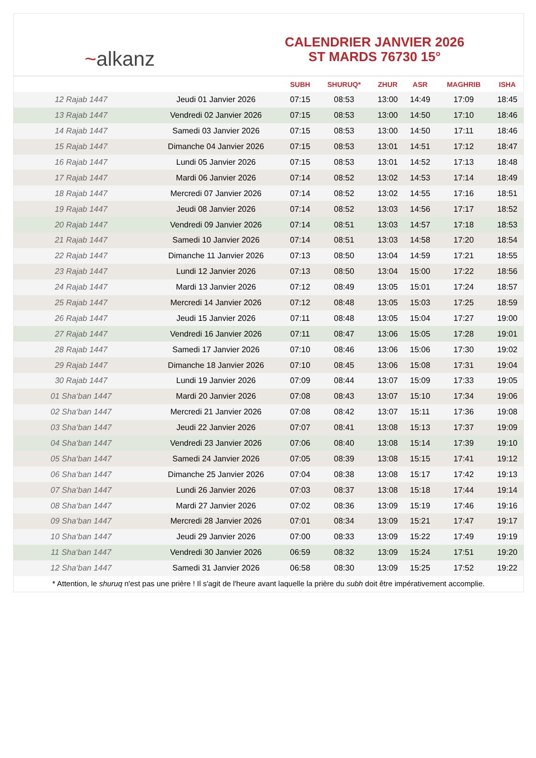~alkanz
CALENDRIER JANVIER 2026
ST MARDS 76730 15°
| | | SUBH | SHURUQ* | ZHUR | ASR | MAGHRIB | ISHA |
| --- | --- | --- | --- | --- | --- | --- | --- |
| 12 Rajab 1447 | Jeudi 01 Janvier 2026 | 07:15 | 08:53 | 13:00 | 14:49 | 17:09 | 18:45 |
| 13 Rajab 1447 | Vendredi 02 Janvier 2026 | 07:15 | 08:53 | 13:00 | 14:50 | 17:10 | 18:46 |
| 14 Rajab 1447 | Samedi 03 Janvier 2026 | 07:15 | 08:53 | 13:00 | 14:50 | 17:11 | 18:46 |
| 15 Rajab 1447 | Dimanche 04 Janvier 2026 | 07:15 | 08:53 | 13:01 | 14:51 | 17:12 | 18:47 |
| 16 Rajab 1447 | Lundi 05 Janvier 2026 | 07:15 | 08:53 | 13:01 | 14:52 | 17:13 | 18:48 |
| 17 Rajab 1447 | Mardi 06 Janvier 2026 | 07:14 | 08:52 | 13:02 | 14:53 | 17:14 | 18:49 |
| 18 Rajab 1447 | Mercredi 07 Janvier 2026 | 07:14 | 08:52 | 13:02 | 14:55 | 17:16 | 18:51 |
| 19 Rajab 1447 | Jeudi 08 Janvier 2026 | 07:14 | 08:52 | 13:03 | 14:56 | 17:17 | 18:52 |
| 20 Rajab 1447 | Vendredi 09 Janvier 2026 | 07:14 | 08:51 | 13:03 | 14:57 | 17:18 | 18:53 |
| 21 Rajab 1447 | Samedi 10 Janvier 2026 | 07:14 | 08:51 | 13:03 | 14:58 | 17:20 | 18:54 |
| 22 Rajab 1447 | Dimanche 11 Janvier 2026 | 07:13 | 08:50 | 13:04 | 14:59 | 17:21 | 18:55 |
| 23 Rajab 1447 | Lundi 12 Janvier 2026 | 07:13 | 08:50 | 13:04 | 15:00 | 17:22 | 18:56 |
| 24 Rajab 1447 | Mardi 13 Janvier 2026 | 07:12 | 08:49 | 13:05 | 15:01 | 17:24 | 18:57 |
| 25 Rajab 1447 | Mercredi 14 Janvier 2026 | 07:12 | 08:48 | 13:05 | 15:03 | 17:25 | 18:59 |
| 26 Rajab 1447 | Jeudi 15 Janvier 2026 | 07:11 | 08:48 | 13:05 | 15:04 | 17:27 | 19:00 |
| 27 Rajab 1447 | Vendredi 16 Janvier 2026 | 07:11 | 08:47 | 13:06 | 15:05 | 17:28 | 19:01 |
| 28 Rajab 1447 | Samedi 17 Janvier 2026 | 07:10 | 08:46 | 13:06 | 15:06 | 17:30 | 19:02 |
| 29 Rajab 1447 | Dimanche 18 Janvier 2026 | 07:10 | 08:45 | 13:06 | 15:08 | 17:31 | 19:04 |
| 30 Rajab 1447 | Lundi 19 Janvier 2026 | 07:09 | 08:44 | 13:07 | 15:09 | 17:33 | 19:05 |
| 01 Sha‘ban 1447 | Mardi 20 Janvier 2026 | 07:08 | 08:43 | 13:07 | 15:10 | 17:34 | 19:06 |
| 02 Sha‘ban 1447 | Mercredi 21 Janvier 2026 | 07:08 | 08:42 | 13:07 | 15:11 | 17:36 | 19:08 |
| 03 Sha‘ban 1447 | Jeudi 22 Janvier 2026 | 07:07 | 08:41 | 13:08 | 15:13 | 17:37 | 19:09 |
| 04 Sha‘ban 1447 | Vendredi 23 Janvier 2026 | 07:06 | 08:40 | 13:08 | 15:14 | 17:39 | 19:10 |
| 05 Sha‘ban 1447 | Samedi 24 Janvier 2026 | 07:05 | 08:39 | 13:08 | 15:15 | 17:41 | 19:12 |
| 06 Sha‘ban 1447 | Dimanche 25 Janvier 2026 | 07:04 | 08:38 | 13:08 | 15:17 | 17:42 | 19:13 |
| 07 Sha‘ban 1447 | Lundi 26 Janvier 2026 | 07:03 | 08:37 | 13:08 | 15:18 | 17:44 | 19:14 |
| 08 Sha‘ban 1447 | Mardi 27 Janvier 2026 | 07:02 | 08:36 | 13:09 | 15:19 | 17:46 | 19:16 |
| 09 Sha‘ban 1447 | Mercredi 28 Janvier 2026 | 07:01 | 08:34 | 13:09 | 15:21 | 17:47 | 19:17 |
| 10 Sha‘ban 1447 | Jeudi 29 Janvier 2026 | 07:00 | 08:33 | 13:09 | 15:22 | 17:49 | 19:19 |
| 11 Sha‘ban 1447 | Vendredi 30 Janvier 2026 | 06:59 | 08:32 | 13:09 | 15:24 | 17:51 | 19:20 |
| 12 Sha‘ban 1447 | Samedi 31 Janvier 2026 | 06:58 | 08:30 | 13:09 | 15:25 | 17:52 | 19:22 |
* Attention, le shuruq n'est pas une prière ! Il s'agit de l'heure avant laquelle la prière du subh doit être impérativement accomplie.